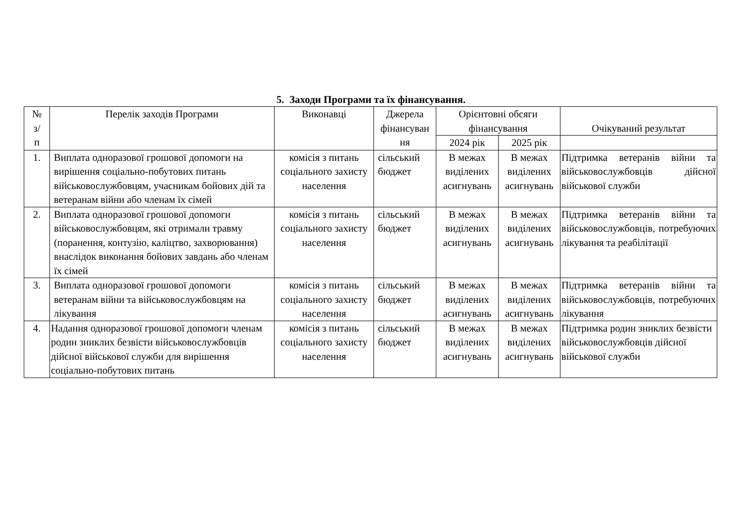5. Заходи Програми та їх фінансування.
| № з/ п | Перелік заходів Програми | Виконавці | Джерела фінансуван ня | Орієнтовні обсяги фінансування | | Очікуваний результат |
| --- | --- | --- | --- | --- | --- | --- |
| | | | | 2024 рік | 2025 рік | |
| 1. | Виплата одноразової грошової допомоги на вирішення соціально-побутових питань військовослужбовцям, учасникам бойових дій та ветеранам війни або членам їх сімей | комісія з питань соціального захисту населення | сільський бюджет | В межах виділених асигнувань | В межах виділених асигнувань | Підтримка ветеранів війни та військовослужбовців дійсної військової служби |
| 2. | Виплата одноразової грошової допомоги військовослужбовцям, які отримали травму (поранення, контузію, каліцтво, захворювання) внаслідок виконання бойових завдань або членам їх сімей | комісія з питань соціального захисту населення | сільський бюджет | В межах виділених асигнувань | В межах виділених асигнувань | Підтримка ветеранів війни та військовослужбовців, потребуючих лікування та реабілітації |
| 3. | Виплата одноразової грошової допомоги ветеранам війни та військовослужбовцям на лікування | комісія з питань соціального захисту населення | сільський бюджет | В межах виділених асигнувань | В межах виділених асигнувань | Підтримка ветеранів війни та військовослужбовців, потребуючих лікування |
| 4. | Надання одноразової грошової допомоги членам родин зниклих безвісти військовослужбовців дійсної військової служби для вирішення соціально-побутових питань | комісія з питань соціального захисту населення | сільський бюджет | В межах виділених асигнувань | В межах виділених асигнувань | Підтримка родин зниклих безвісти військовослужбовців дійсної військової служби |